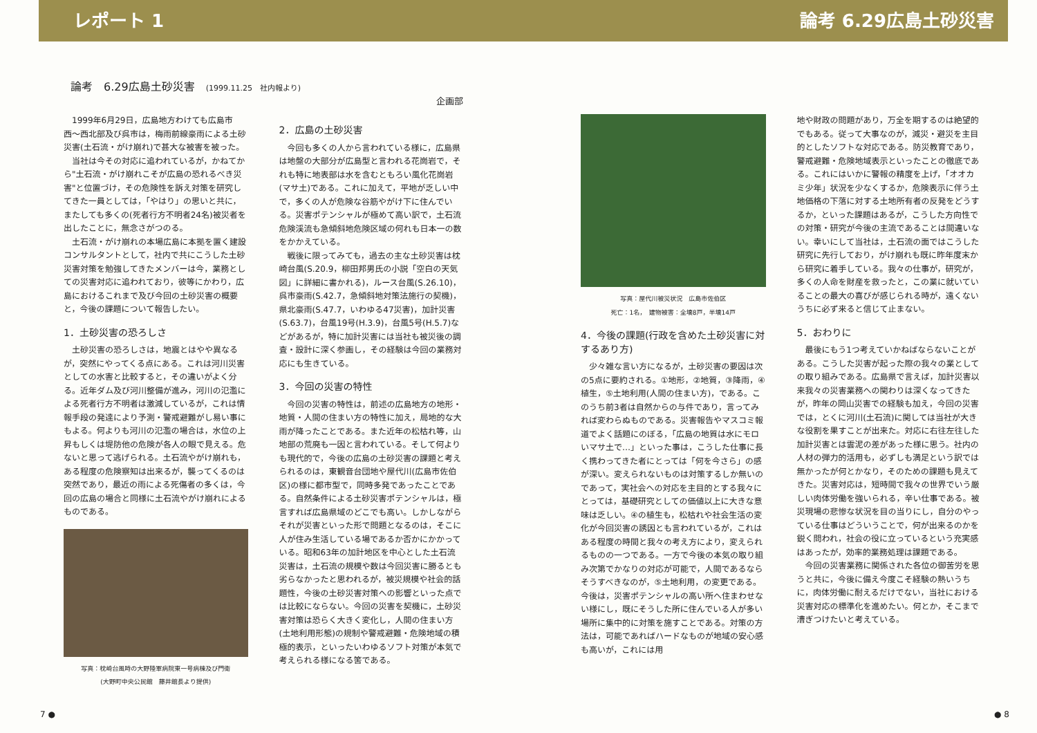レポート 1
論考　6.29広島土砂災害　(1999.11.25　社内報より)
企画部
1999年6月29日，広島地方わけても広島市西〜西北部及び呉市は，梅雨前線豪雨による土砂災害(土石流・がけ崩れ)で甚大な被害を被った。
当社は今その対応に追われているが，かねてから"土石流・がけ崩れこそが広島の恐れるべき災害"と位置づけ，その危険性を訴え対策を研究してきた一員としては，「やはり」の思いと共に，またしても多くの(死者行方不明者24名)被災者を出したことに，無念さがつのる。
土石流・がけ崩れの本場広島に本拠を置く建設コンサルタントとして，社内で共にこうした土砂災害対策を勉強してきたメンバーは今，業務としての災害対応に追われており，彼等にかわり，広島におけるこれまで及び今回の土砂災害の概要と，今後の課題について報告したい。
1．土砂災害の恐ろしさ
土砂災害の恐ろしさは，地震とはやや異なるが，突然にやってくる点にある。これは河川災害としての水害と比較すると，その違いがよく分る。近年ダム及び河川整備が進み，河川の氾濫による死者行方不明者は激減しているが，これは情報手段の発達により予測・警戒避難がし易い事にもよる。何よりも河川の氾濫の場合は，水位の上昇もしくは堤防他の危険が各人の眼で見える。危ないと思って逃げられる。土石流やがけ崩れも，ある程度の危険察知は出来るが，襲ってくるのは突然であり，最近の雨による死傷者の多くは，今回の広島の場合と同様に土石流やがけ崩れによるものである。
写真：枕崎台風時の大野陸軍病院東一号病棟及び門衛
(大野町中央公民館　藤井館長より提供)
2．広島の土砂災害
今回も多くの人から言われている様に，広島県は地盤の大部分が広島型と言われる花崗岩で，それも特に地表部は水を含むともろい風化花崗岩(マサ土)である。これに加えて，平地が乏しい中で，多くの人が危険な谷筋やがけ下に住んでいる。災害ポテンシャルが極めて高い訳で，土石流危険渓流も急傾斜地危険区域の何れも日本一の数をかかえている。
戦後に限ってみても，過去の主な土砂災害は枕崎台風(S.20.9，柳田邦男氏の小説「空白の天気図」に詳細に書かれる)，ルース台風(S.26.10)，呉市豪雨(S.42.7，急傾斜地対策法施行の契機)，県北豪雨(S.47.7，いわゆる47災害)，加計災害(S.63.7)，台風19号(H.3.9)，台風5号(H.5.7)などがあるが，特に加計災害には当社も被災後の調査・設計に深く参画し，その経験は今回の業務対応にも生きている。
3．今回の災害の特性
今回の災害の特性は，前述の広島地方の地形・地質・人間の住まい方の特性に加え，局地的な大雨が降ったことである。また近年の松枯れ等，山地部の荒廃も一因と言われている。そして何よりも現代的で，今後の広島の土砂災害の課題と考えられるのは，東観音台団地や屋代川(広島市佐伯区)の様に都市型で，同時多発であったことである。自然条件による土砂災害ポテンシャルは，極言すれば広島県域のどこでも高い。しかしながらそれが災害といった形で問題となるのは，そこに人が住み生活している場であるか否かにかかっている。昭和63年の加計地区を中心とした土石流災害は，土石流の規模や数は今回災害に勝るとも劣らなかったと思われるが，被災規模や社会的話題性，今後の土砂災害対策への影響といった点では比較にならない。今回の災害を契機に，土砂災害対策は恐らく大きく変化し，人間の住まい方(土地利用形態)の規制や警戒避難・危険地域の積極的表示，といったいわゆるソフト対策が本気で考えられる様になる筈である。
7 ●
論考 6.29広島土砂災害
写真：屋代川被災状況　広島市佐伯区
死亡：1名，　建物被害：全壊8戸，半壊14戸
4．今後の課題(行政を含めた土砂災害に対するあり方)
少々雑な言い方になるが，土砂災害の要因は次の5点に要約される。①地形，②地質，③降雨，④植生，⑤土地利用(人間の住まい方)，である。このうち前3者は自然からの与件であり，言ってみれば変わらぬものである。災害報告やマスコミ報道でよく話題にのぼる，「広島の地質は水にモロいマサ土で…」といった事は，こうした仕事に長く携わってきた者にとっては「何を今さら」の感が深い。変えられないものは対策するしか無いのであって，実社会への対応を主目的とする我々にとっては，基礎研究としての価値以上に大きな意味は乏しい。④の植生も，松枯れや社会生活の変化が今回災害の誘因とも言われているが，これはある程度の時間と我々の考え方により，変えられるものの一つである。一方で今後の本気の取り組み次第でかなりの対応が可能で，人間であるならそうすべきなのが，⑤土地利用，の変更である。今後は，災害ポテンシャルの高い所へ住まわせない様にし，既にそうした所に住んでいる人が多い場所に集中的に対策を施すことである。対策の方法は，可能であればハードなものが地域の安心感も高いが，これには用
地や財政の問題があり，万全を期するのは絶望的でもある。従って大事なのが，減災・避災を主目的としたソフトな対応である。防災教育であり，警戒避難・危険地域表示といったことの徹底である。これにはいかに警報の精度を上げ，「オオカミ少年」状況を少なくするか，危険表示に伴う土地価格の下落に対する土地所有者の反発をどうするか，といった課題はあるが，こうした方向性での対策・研究が今後の主流であることは間違いない。幸いにして当社は，土石流の面ではこうした研究に先行しており，がけ崩れも既に昨年度末から研究に着手している。我々の仕事が，研究が，多くの人命を財産を救ったと，この業に就いていることの最大の喜びが感じられる時が，遠くないうちに必ず来ると信じて止まない。
5．おわりに
最後にもう1つ考えていかねばならないことがある。こうした災害が起った際の我々の業としての取り組みである。広島県で言えば，加計災害以来我々の災害業務への関わりは深くなってきたが，昨年の岡山災害での経験も加え，今回の災害では，とくに河川(土石流)に関しては当社が大きな役割を果すことが出来た。対応に右往左往した加計災害とは雲泥の差があった様に思う。社内の人材の弾力的活用も，必ずしも満足という訳では無かったが何とかなり，そのための課題も見えてきた。災害対応は，短時間で我々の世界でいう厳しい肉体労働を強いられる，辛い仕事である。被災現場の悲惨な状況を目の当りにし，自分のやっている仕事はどういうことで，何が出来るのかを鋭く問われ，社会の役に立っているという充実感はあったが，効率的業務処理は課題である。
今回の災害業務に関係された各位の御苦労を思うと共に，今後に備え今度こそ経験の熱いうちに，肉体労働に耐えるだけでない，当社における災害対応の標準化を進めたい。何とか，そこまで漕ぎつけたいと考えている。
● 8